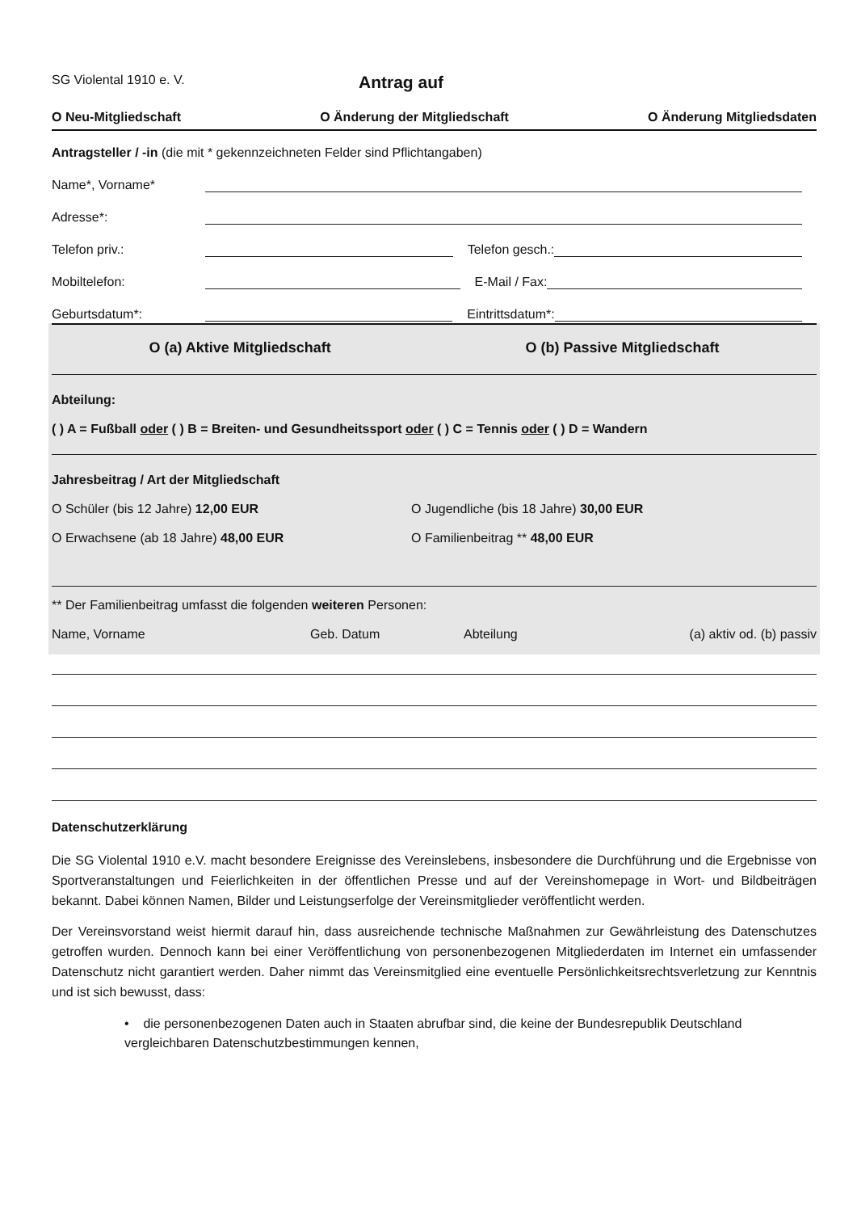SG Violental 1910 e. V.
Antrag auf
O Neu-Mitgliedschaft O Änderung der Mitgliedschaft O Änderung Mitgliedsdaten
Antragsteller / -in (die mit * gekennzeichneten Felder sind Pflichtangaben)
Name*, Vorname*
Adresse*:
Telefon priv.: Telefon gesch.:
Mobiltelefon: E-Mail / Fax:
Geburtsdatum*: Eintrittsdatum*:
O (a) Aktive Mitgliedschaft O (b) Passive Mitgliedschaft
Abteilung:
( ) A = Fußball oder ( ) B = Breiten- und Gesundheitssport oder ( ) C = Tennis oder ( ) D = Wandern
Jahresbeitrag / Art der Mitgliedschaft
O Schüler (bis 12 Jahre) 12,00 EUR O Jugendliche (bis 18 Jahre) 30,00 EUR
O Erwachsene (ab 18 Jahre) 48,00 EUR O Familienbeitrag ** 48,00 EUR
** Der Familienbeitrag umfasst die folgenden weiteren Personen:
Name, Vorname Geb. Datum Abteilung (a) aktiv od. (b) passiv
Datenschutzerklärung
Die SG Violental 1910 e.V. macht besondere Ereignisse des Vereinslebens, insbesondere die Durchführung und die Ergebnisse von Sportveranstaltungen und Feierlichkeiten in der öffentlichen Presse und auf der Vereinshomepage in Wort- und Bildbeiträgen bekannt. Dabei können Namen, Bilder und Leistungserfolge der Vereinsmitglieder veröffentlicht werden.
Der Vereinsvorstand weist hiermit darauf hin, dass ausreichende technische Maßnahmen zur Gewährleistung des Datenschutzes getroffen wurden. Dennoch kann bei einer Veröffentlichung von personenbezogenen Mitgliederdaten im Internet ein umfassender Datenschutz nicht garantiert werden. Daher nimmt das Vereinsmitglied eine eventuelle Persönlichkeitsrechtsverletzung zur Kenntnis und ist sich bewusst, dass:
• die personenbezogenen Daten auch in Staaten abrufbar sind, die keine der Bundesrepublik Deutschland vergleichbaren Datenschutzbestimmungen kennen,